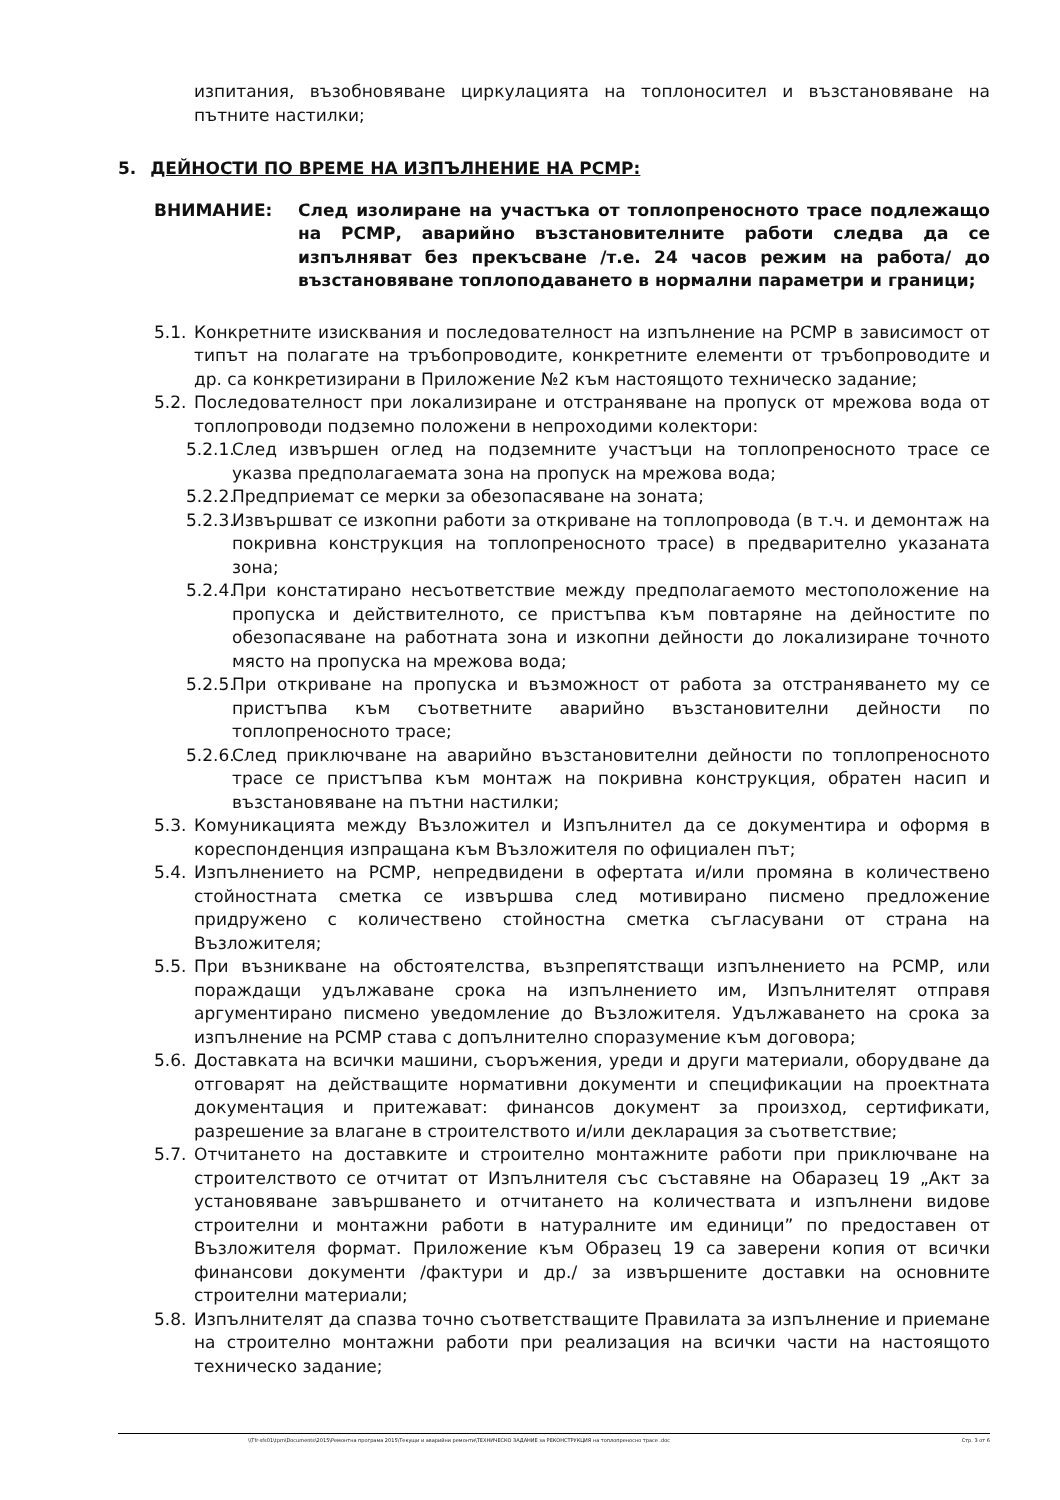изпитания, възобновяване циркулацията на топлоносител и възстановяване на пътните настилки;
5. ДЕЙНОСТИ ПО ВРЕМЕ НА ИЗПЪЛНЕНИЕ НА РСМР:
ВНИМАНИЕ: След изолиране на участъка от топлопреносното трасе подлежащо на РСМР, аварийно възстановителните работи следва да се изпълняват без прекъсване /т.е. 24 часов режим на работа/ до възстановяване топлоподаването в нормални параметри и граници;
5.1.
Конкретните изисквания и последователност на изпълнение на РСМР в зависимост от типът на полагате на тръбопроводите, конкретните елементи от тръбопроводите и др. са конкретизирани в Приложение №2 към настоящото техническо задание;
5.2.
Последователност при локализиране и отстраняване на пропуск от мрежова вода от топлопроводи подземно положени в непроходими колектори:
5.2.1.
След извършен оглед на подземните участъци на топлопреносното трасе се указва предполагаемата зона на пропуск на мрежова вода;
5.2.2.
Предприемат се мерки за обезопасяване на зоната;
5.2.3.
Извършват се изкопни работи за откриване на топлопровода (в т.ч. и демонтаж на покривна конструкция на топлопреносното трасе) в предварително указаната зона;
5.2.4.
При констатирано несъответствие между предполагаемото местоположение на пропуска и действителното, се пристъпва към повтаряне на дейностите по обезопасяване на работната зона и изкопни дейности до локализиране точното място на пропуска на мрежова вода;
5.2.5.
При откриване на пропуска и възможност от работа за отстраняването му се пристъпва към съответните аварийно възстановителни дейности по топлопреносното трасе;
5.2.6.
След приключване на аварийно възстановителни дейности по топлопреносното трасе се пристъпва към монтаж на покривна конструкция, обратен насип и възстановяване на пътни настилки;
5.3.
Комуникацията между Възложител и Изпълнител да се документира и оформя в кореспонденция изпращана към Възложителя по официален път;
5.4.
Изпълнението на РСМР, непредвидени в офертата и/или промяна в количествено стойностната сметка се извършва след мотивирано писмено предложение придружено с количествено стойностна сметка съгласувани от страна на Възложителя;
5.5.
При възникване на обстоятелства, възпрепятстващи изпълнението на РСМР, или пораждащи удължаване срока на изпълнението им, Изпълнителят отправя аргументирано писмено уведомление до Възложителя. Удължаването на срока за изпълнение на РСМР става с допълнително споразумение към договора;
5.6.
Доставката на всички машини, съоръжения, уреди и други материали, оборудване да отговарят на действащите нормативни документи и спецификации на проектната документация и притежават: финансов документ за произход, сертификати, разрешение за влагане в строителството и/или декларация за съответствие;
5.7.
Отчитането на доставките и строително монтажните работи при приключване на строителството се отчитат от Изпълнителя със съставяне на Обаразец 19 „Акт за установяване завършването и отчитането на количествата и изпълнени видове строителни и монтажни работи в натуралните им единици” по предоставен от Възложителя формат. Приложение към Образец 19 са заверени копия от всички финансови документи /фактури и др./ за извършените доставки на основните строителни материали;
5.8.
Изпълнителят да спазва точно съответстващите Правилата за изпълнение и приемане на строително монтажни работи при реализация на всички части на настоящото техническо задание;
\\Tfr-sfs01\tpm\Documents\2015\Ремонтна програма 2015\Текущи и аварийни ремонти\ТЕХНИЧЕСКО ЗАДАНИЕ за РЕКОНСТРУКЦИЯ на топлопреносно трасе .doc Стр. 3 от 6